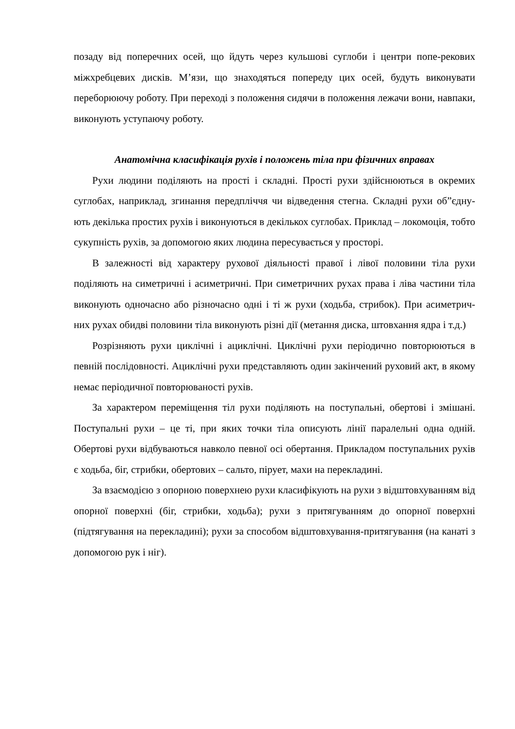позаду від поперечних осей, що йдуть через кульшові суглоби і центри попе-рекових міжхребцевих дисків. М’язи, що знаходяться попереду цих осей, будуть виконувати переборюючу роботу. При переході з положення сидячи в положення лежачи вони, навпаки, виконують уступаючу роботу.
Анатомічна класифікація рухів і положень тіла при фізичних вправах
Рухи людини поділяють на прості і складні. Прості рухи здійснюються в окремих суглобах, наприклад, згинання передпліччя чи відведення стегна. Складні рухи об”єдну- ють декілька простих рухів і виконуються в декількох суглобах. Приклад – локомоція, тобто сукупність рухів, за допомогою яких людина пересувається у просторі.
В залежності від характеру рухової діяльності правої і лівої половини тіла рухи поділяють на симетричні і асиметричні. При симетричних рухах права і ліва частини тіла виконують одночасно або різночасно одні і ті ж рухи (ходьба, стрибок). При асиметрич- них рухах обидві половини тіла виконують різні дії (метання диска, штовхання ядра і т.д.)
Розрізняють рухи циклічні і ациклічні. Циклічні рухи періодично повторюються в певній послідовності. Ациклічні рухи представляють один закінчений руховий акт, в якому немає періодичної повторюваності рухів.
За характером переміщення тіл рухи поділяють на поступальні, обертові і змішані. Поступальні рухи – це ті, при яких точки тіла описують лінії паралельні одна одній. Обертові рухи відбуваються навколо певної осі обертання. Прикладом поступальних рухів є ходьба, біг, стрибки, обертових – сальто, пірует, махи на перекладині.
За взаємодією з опорною поверхнею рухи класифікують на рухи з відштовхуванням від опорної поверхні (біг, стрибки, ходьба); рухи з притягуванням до опорної поверхні (підтягування на перекладині); рухи за способом відштовхування-притягування (на канаті з допомогою рук і ніг).